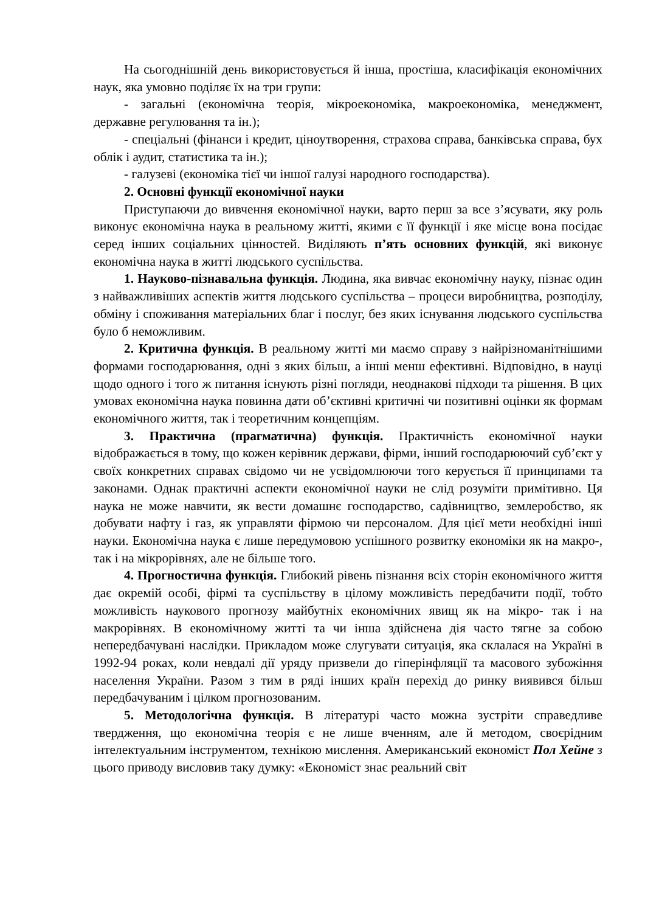На сьогоднішній день використовується й інша, простіша, класифікація економічних наук, яка умовно поділяє їх на три групи:
- загальні (економічна теорія, мікроекономіка, макроекономіка, менеджмент, державне регулювання та ін.);
- спеціальні (фінанси і кредит, ціноутворення, страхова справа, банківська справа, бух облік і аудит, статистика та ін.);
- галузеві (економіка тієї чи іншої галузі народного господарства).
2. Основні функції економічної науки
Приступаючи до вивчення економічної науки, варто перш за все з’ясувати, яку роль виконує економічна наука в реальному житті, якими є її функції і яке місце вона посідає серед інших соціальних цінностей. Виділяють п’ять основних функцій, які виконує економічна наука в житті людського суспільства.
1. Науково-пізнавальна функція. Людина, яка вивчає економічну науку, пізнає один з найважливіших аспектів життя людського суспільства – процеси виробництва, розподілу, обміну і споживання матеріальних благ і послуг, без яких існування людського суспільства було б неможливим.
2. Критична функція. В реальному житті ми маємо справу з найрізноманітнішими формами господарювання, одні з яких більш, а інші менш ефективні. Відповідно, в науці щодо одного і того ж питання існують різні погляди, неоднакові підходи та рішення. В цих умовах економічна наука повинна дати об’єктивні критичні чи позитивні оцінки як формам економічного життя, так і теоретичним концепціям.
3. Практична (прагматична) функція. Практичність економічної науки відображається в тому, що кожен керівник держави, фірми, інший господарюючий суб’єкт у своїх конкретних справах свідомо чи не усвідомлюючи того керується її принципами та законами. Однак практичні аспекти економічної науки не слід розуміти примітивно. Ця наука не може навчити, як вести домашнє господарство, садівництво, землеробство, як добувати нафту і газ, як управляти фірмою чи персоналом. Для цієї мети необхідні інші науки. Економічна наука є лише передумовою успішного розвитку економіки як на макро-, так і на мікрорівнях, але не більше того.
4. Прогностична функція. Глибокий рівень пізнання всіх сторін економічного життя дає окремій особі, фірмі та суспільству в цілому можливість передбачити події, тобто можливість наукового прогнозу майбутніх економічних явищ як на мікро- так і на макрорівнях. В економічному житті та чи інша здійснена дія часто тягне за собою непередбачувані наслідки. Прикладом може слугувати ситуація, яка склалася на Україні в 1992-94 роках, коли невдалі дії уряду призвели до гіперінфляції та масового зубожіння населення України. Разом з тим в ряді інших країн перехід до ринку виявився більш передбачуваним і цілком прогнозованим.
5. Методологічна функція. В літературі часто можна зустріти справедливе твердження, що економічна теорія є не лише вченням, але й методом, своєрідним інтелектуальним інструментом, технікою мислення. Американський економіст Пол Хейне з цього приводу висловив таку думку: «Економіст знає реальний світ